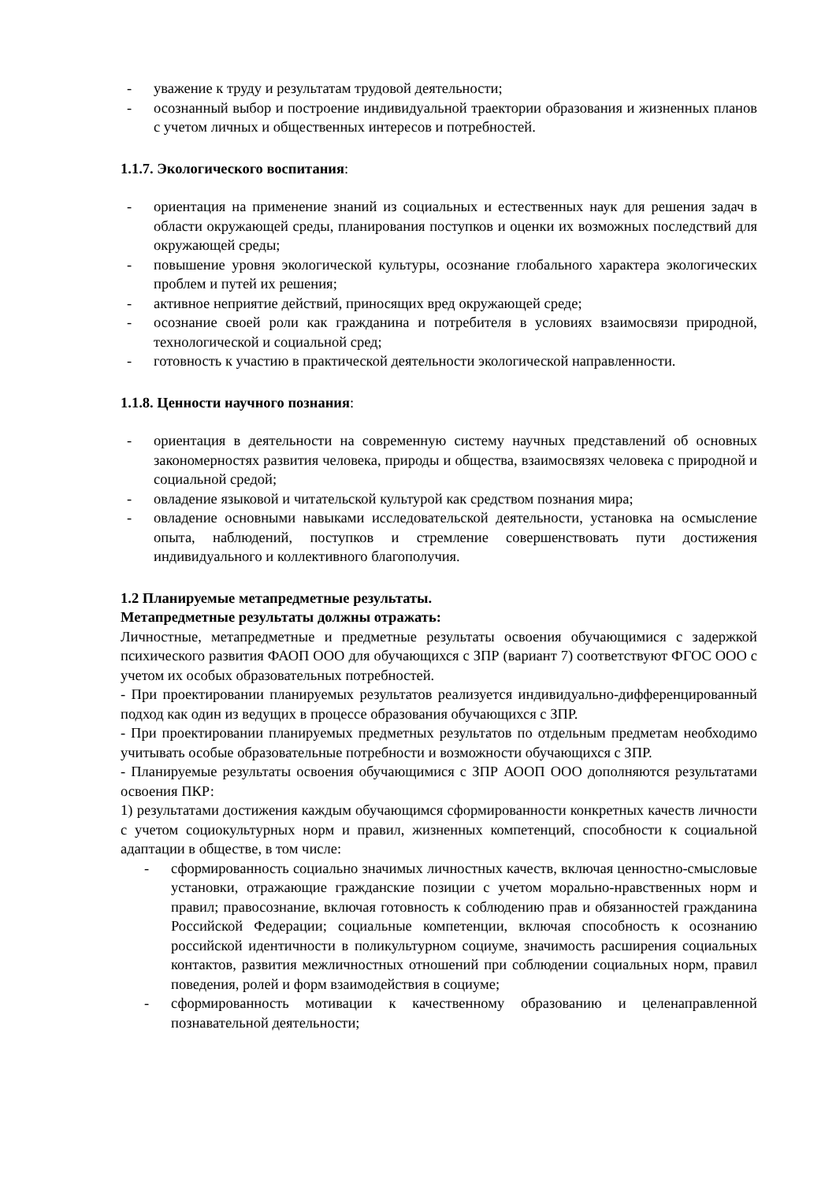- уважение к труду и результатам трудовой деятельности;
- осознанный выбор и построение индивидуальной траектории образования и жизненных планов с учетом личных и общественных интересов и потребностей.
1.1.7. Экологического воспитания:
- ориентация на применение знаний из социальных и естественных наук для решения задач в области окружающей среды, планирования поступков и оценки их возможных последствий для окружающей среды;
- повышение уровня экологической культуры, осознание глобального характера экологических проблем и путей их решения;
- активное неприятие действий, приносящих вред окружающей среде;
- осознание своей роли как гражданина и потребителя в условиях взаимосвязи природной, технологической и социальной сред;
- готовность к участию в практической деятельности экологической направленности.
1.1.8. Ценности научного познания:
- ориентация в деятельности на современную систему научных представлений об основных закономерностях развития человека, природы и общества, взаимосвязях человека с природной и социальной средой;
- овладение языковой и читательской культурой как средством познания мира;
- овладение основными навыками исследовательской деятельности, установка на осмысление опыта, наблюдений, поступков и стремление совершенствовать пути достижения индивидуального и коллективного благополучия.
1.2 Планируемые метапредметные результаты.
Метапредметные результаты должны отражать:
Личностные, метапредметные и предметные результаты освоения обучающимися с задержкой психического развития ФАОП ООО для обучающихся с ЗПР (вариант 7) соответствуют ФГОС ООО с учетом их особых образовательных потребностей.
- При проектировании планируемых результатов реализуется индивидуально-дифференцированный подход как один из ведущих в процессе образования обучающихся с ЗПР.
- При проектировании планируемых предметных результатов по отдельным предметам необходимо учитывать особые образовательные потребности и возможности обучающихся с ЗПР.
- Планируемые результаты освоения обучающимися с ЗПР АООП ООО дополняются результатами освоения ПКР:
1) результатами достижения каждым обучающимся сформированности конкретных качеств личности с учетом социокультурных норм и правил, жизненных компетенций, способности к социальной адаптации в обществе, в том числе:
- сформированность социально значимых личностных качеств, включая ценностно-смысловые установки, отражающие гражданские позиции с учетом морально-нравственных норм и правил; правосознание, включая готовность к соблюдению прав и обязанностей гражданина Российской Федерации; социальные компетенции, включая способность к осознанию российской идентичности в поликультурном социуме, значимость расширения социальных контактов, развития межличностных отношений при соблюдении социальных норм, правил поведения, ролей и форм взаимодействия в социуме;
- сформированность мотивации к качественному образованию и целенаправленной познавательной деятельности;